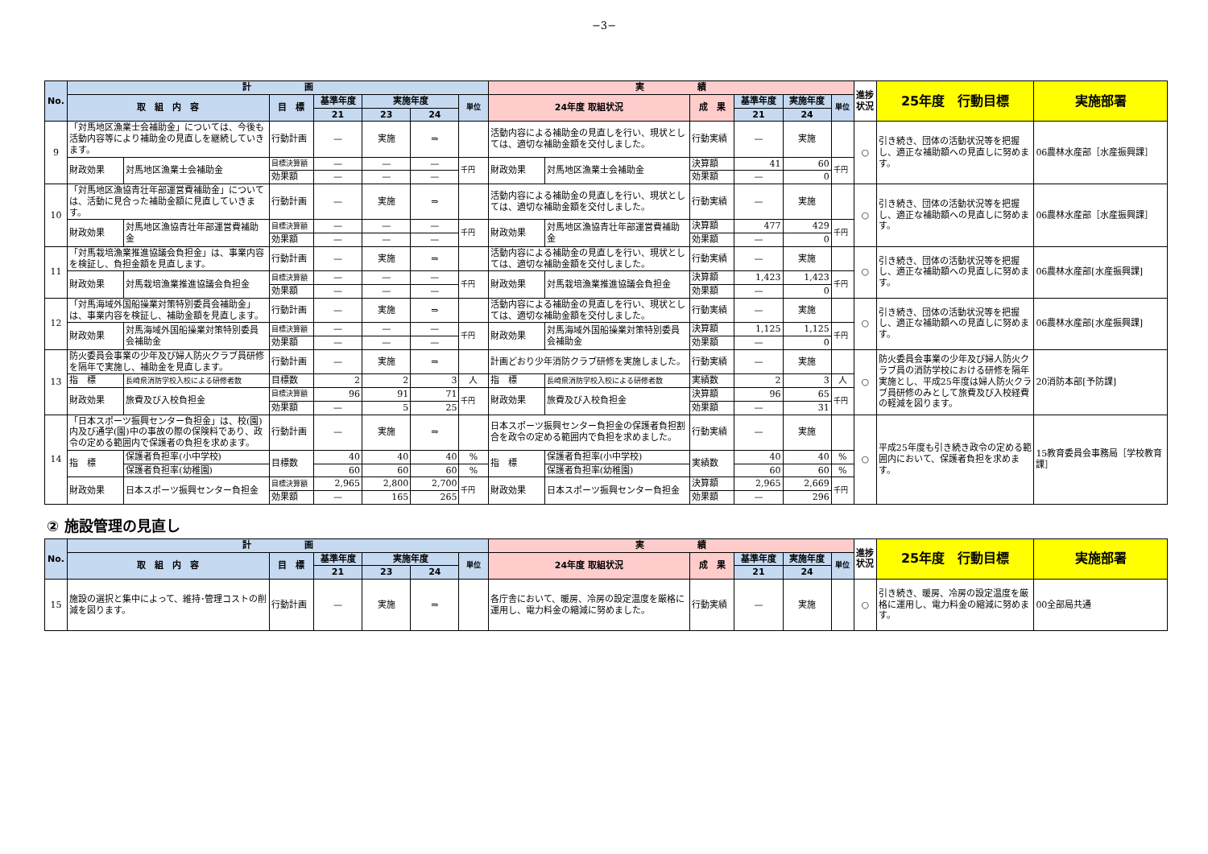−3−
| No. | 計 画 | | | | | | | 実 績 | | | | | | 進捗状況 | 25年度 行動目標 | 実施部署 |
| --- | --- | --- | --- | --- | --- | --- | --- | --- | --- | --- | --- | --- | --- | --- | --- | --- |
| | 取 組 内 容 | | 目 標 | 基準年度 | 実施年度 | | 単位 | 24年度 取組状況 | | 成 果 | 基準年度 | 実施年度 | 単位 | | | |
| | | | | 21 | 23 | 24 | | | | | 21 | 24 | | | | |
| 9 | 「対馬地区漁業士会補助金」については、今後も活動内容等により補助金の見直しを継続していきます。 | | 行動計画 | — | 実施 | ⇒ | | 活動内容による補助金の見直しを行い、現状としては、適切な補助金額を交付しました。 | | 行動実績 | — | 実施 | | ○ | 引き続き、団体の活動状況等を把握し、適正な補助額への見直しに努めます。 | 06農林水産部［水産振興課］ |
| | 財政効果 | 対馬地区漁業士会補助金 | 目標決算額 | — | — | — | 千円 | 財政効果 | 対馬地区漁業士会補助金 | 決算額 | 41 | 60 | 千円 | | | |
| | | | 効果額 | — | — | — | | | | 効果額 | — | 0 | | | | |
| 10 | 「対馬地区漁協青壮年部運営費補助金」については、活動に見合った補助金額に見直していきます。 | | 行動計画 | — | 実施 | ⇒ | | 活動内容による補助金の見直しを行い、現状としては、適切な補助金額を交付しました。 | | 行動実績 | — | 実施 | | ○ | 引き続き、団体の活動状況等を把握し、適正な補助額への見直しに努めます。 | 06農林水産部［水産振興課］ |
| | 財政効果 | 対馬地区漁協青壮年部運営費補助金 | 目標決算額 | — | — | — | 千円 | 財政効果 | 対馬地区漁協青壮年部運営費補助金 | 決算額 | 477 | 429 | 千円 | | | |
| | | | 効果額 | — | — | — | | | | 効果額 | — | 0 | | | | |
| 11 | 「対馬栽培漁業推進協議会負担金」は、事業内容を検証し、負担金額を見直します。 | | 行動計画 | — | 実施 | ⇒ | | 活動内容による補助金の見直しを行い、現状としては、適切な補助金額を交付しました。 | | 行動実績 | — | 実施 | | ○ | 引き続き、団体の活動状況等を把握し、適正な補助額への見直しに努めます。 | 06農林水産部[水産振興課] |
| | 財政効果 | 対馬栽培漁業推進協議会負担金 | 目標決算額 | — | — | — | 千円 | 財政効果 | 対馬栽培漁業推進協議会負担金 | 決算額 | 1,423 | 1,423 | 千円 | | | |
| | | | 効果額 | — | — | — | | | | 効果額 | — | 0 | | | | |
| 12 | 「対馬海域外国船操業対策特別委員会補助金」は、事業内容を検証し、補助金額を見直します。 | | 行動計画 | — | 実施 | ⇒ | | 活動内容による補助金の見直しを行い、現状としては、適切な補助金額を交付しました。 | | 行動実績 | — | 実施 | | ○ | 引き続き、団体の活動状況等を把握し、適正な補助額への見直しに努めます。 | 06農林水産部[水産振興課] |
| | 財政効果 | 対馬海域外国船操業対策特別委員会補助金 | 目標決算額 | — | — | — | 千円 | 財政効果 | 対馬海域外国船操業対策特別委員会補助金 | 決算額 | 1,125 | 1,125 | 千円 | | | |
| | | | 効果額 | — | — | — | | | | 効果額 | — | 0 | | | | |
| 13 | 防火委員会事業の少年及び婦人防火クラブ員研修を隔年で実施し、補助金を見直します。 | | 行動計画 | — | 実施 | ⇒ | | 計画どおり少年消防クラブ研修を実施しました。 | | 行動実績 | — | 実施 | | ○ | 防火委員会事業の少年及び婦人防火クラブ員の消防学校における研修を隔年実施とし、平成25年度は婦人防火クラブ員研修のみとして旅費及び入校経費の軽減を図ります。 | 20消防本部[予防課] |
| | 指 標 | 長崎県消防学校入校による研修者数 | 目標数 | 2 | 2 | 3 | 人 | 指 標 | 長崎県消防学校入校による研修者数 | 実績数 | 2 | 3 | 人 | | | |
| | 財政効果 | 旅費及び入校負担金 | 目標決算額 | 96 | 91 | 71 | 千円 | 財政効果 | 旅費及び入校負担金 | 決算額 | 96 | 65 | 千円 | | | |
| | | | 効果額 | — | 5 | 25 | | | | 効果額 | — | 31 | | | | |
| 14 | 「日本スポーツ振興センター負担金」は、校(園)内及び通学(園)中の事故の際の保険料であり、政令の定める範囲内で保護者の負担を求めます。 | | 行動計画 | — | 実施 | ⇒ | | 日本スポーツ振興センター負担金の保護者負担割合を政令の定める範囲内で負担を求めました。 | | 行動実績 | — | 実施 | | ○ | 平成25年度も引き続き政令の定める範囲内において、保護者負担を求めます。 | 15教育委員会事務局［学校教育課］ |
| | 指 標 | 保護者負担率(小中学校) | 目標数 | 40 | 40 | 40 | % | 指 標 | 保護者負担率(小中学校) | 実績数 | 40 | 40 | % | | | |
| | | 保護者負担率(幼稚園) | | 60 | 60 | 60 | % | | 保護者負担率(幼稚園) | | 60 | 60 | % | | | |
| | 財政効果 | 日本スポーツ振興センター負担金 | 目標決算額 | 2,965 | 2,800 | 2,700 | 千円 | 財政効果 | 日本スポーツ振興センター負担金 | 決算額 | 2,965 | 2,669 | 千円 | | | |
| | | | 効果額 | — | 165 | 265 | | | | 効果額 | — | 296 | | | | |
② 施設管理の見直し
| No. | 計 画 | | | | | | 実 績 | | | | | 進捗状況 | 25年度 行動目標 | 実施部署 |
| --- | --- | --- | --- | --- | --- | --- | --- | --- | --- | --- | --- | --- | --- | --- |
| | 取 組 内 容 | 目 標 | 基準年度 | 実施年度 | | 単位 | 24年度 取組状況 | 成 果 | 基準年度 | 実施年度 | 単位 | | | |
| | | | 21 | 23 | 24 | | | | 21 | 24 | | | | |
| 15 | 施設の選択と集中によって、維持･管理コストの削減を図ります。 | 行動計画 | — | 実施 | ⇒ | | 各庁舎において、暖房、冷房の設定温度を厳格に運用し、電力料金の縮減に努めました。 | 行動実績 | — | 実施 | | ○ | 引き続き、暖房、冷房の設定温度を厳格に運用し、電力料金の縮減に努めます。 | 00全部局共通 |